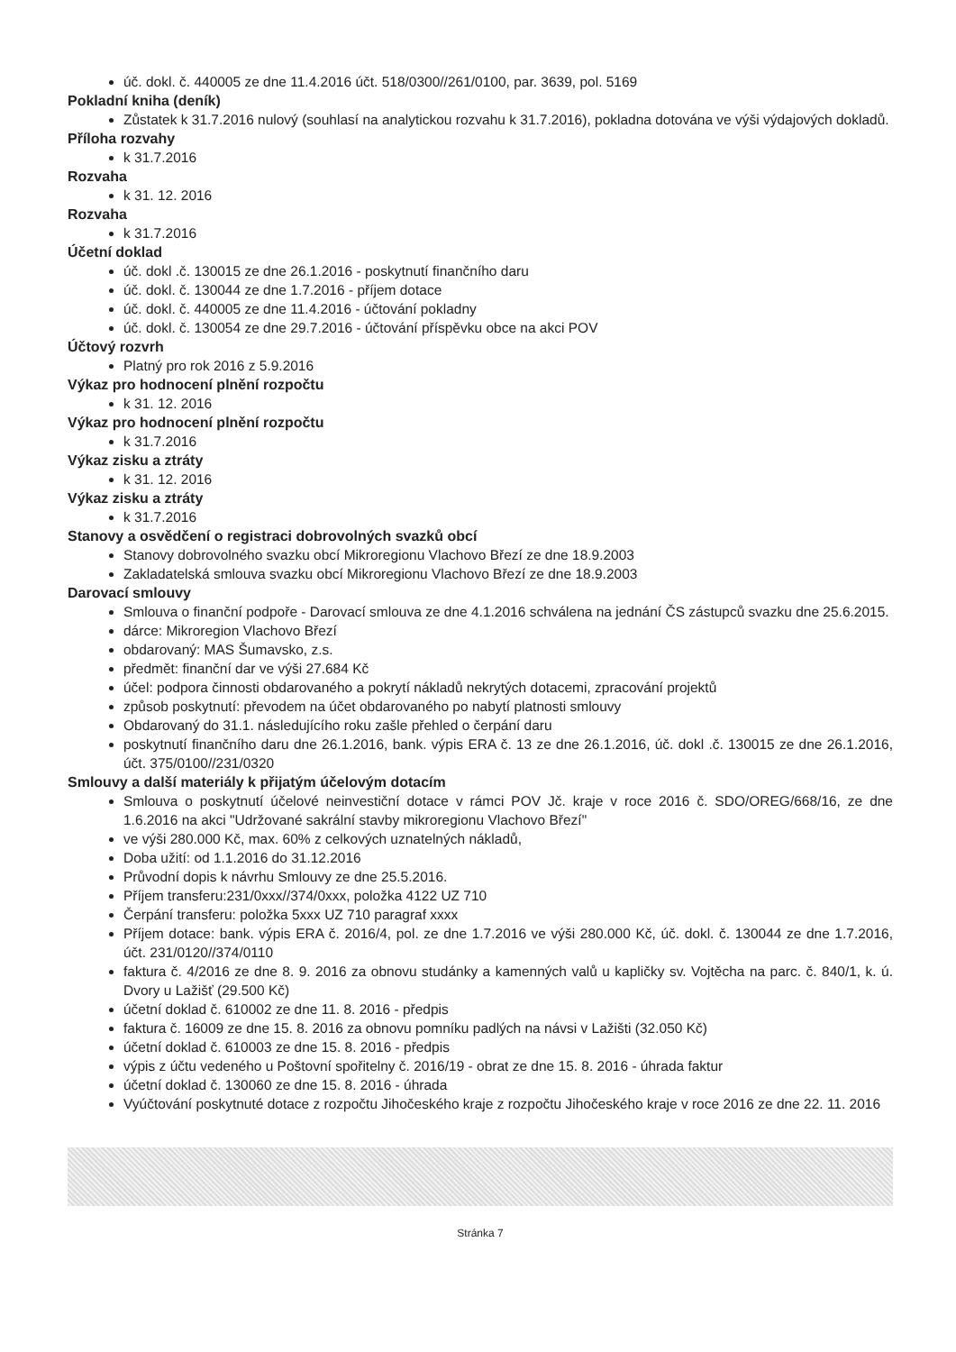úč. dokl. č. 440005 ze dne 11.4.2016 účt. 518/0300//261/0100, par. 3639, pol. 5169
Pokladní kniha (deník)
Zůstatek k 31.7.2016 nulový (souhlasí na analytickou rozvahu k 31.7.2016), pokladna dotována ve výši výdajových dokladů.
Příloha rozvahy
k 31.7.2016
Rozvaha
k 31. 12. 2016
Rozvaha
k 31.7.2016
Účetní doklad
úč. dokl .č. 130015 ze dne 26.1.2016 - poskytnutí finančního daru
úč. dokl. č. 130044 ze dne 1.7.2016 - příjem dotace
úč. dokl. č. 440005 ze dne 11.4.2016 - účtování pokladny
úč. dokl. č. 130054 ze dne 29.7.2016 - účtování příspěvku obce na akci POV
Účtový rozvrh
Platný pro rok 2016 z 5.9.2016
Výkaz pro hodnocení plnění rozpočtu
k 31. 12. 2016
Výkaz pro hodnocení plnění rozpočtu
k 31.7.2016
Výkaz zisku a ztráty
k 31. 12. 2016
Výkaz zisku a ztráty
k 31.7.2016
Stanovy a osvědčení o registraci dobrovolných svazků obcí
Stanovy dobrovolného svazku obcí Mikroregionu Vlachovo Březí ze dne 18.9.2003
Zakladatelská smlouva svazku obcí Mikroregionu Vlachovo Březí ze dne 18.9.2003
Darovací smlouvy
Smlouva o finanční podpoře - Darovací smlouva ze dne 4.1.2016 schválena na jednání ČS zástupců svazku dne 25.6.2015.
dárce: Mikroregion Vlachovo Březí
obdarovaný: MAS Šumavsko, z.s.
předmět: finanční dar ve výši 27.684 Kč
účel: podpora činnosti obdarovaného a pokrytí nákladů nekrytých dotacemi, zpracování projektů
způsob poskytnutí: převodem na účet obdarovaného po nabytí platnosti smlouvy
Obdarovaný do 31.1. následujícího roku zašle přehled o čerpání daru
poskytnutí finančního daru dne 26.1.2016, bank. výpis ERA č. 13 ze dne 26.1.2016, úč. dokl .č. 130015 ze dne 26.1.2016, účt. 375/0100//231/0320
Smlouvy a další materiály k přijatým účelovým dotacím
Smlouva o poskytnutí účelové neinvestiční dotace v rámci POV Jč. kraje v roce 2016 č. SDO/OREG/668/16, ze dne 1.6.2016 na akci "Udržované sakrální stavby mikroregionu Vlachovo Březí"
ve výši 280.000 Kč, max. 60% z celkových uznatelných nákladů,
Doba užití: od 1.1.2016 do 31.12.2016
Průvodní dopis k návrhu Smlouvy ze dne 25.5.2016.
Příjem transferu:231/0xxx//374/0xxx, položka 4122 UZ 710
Čerpání transferu: položka 5xxx UZ 710 paragraf xxxx
Příjem dotace: bank. výpis ERA č. 2016/4, pol. ze dne 1.7.2016 ve výši 280.000 Kč, úč. dokl. č. 130044 ze dne 1.7.2016, účt. 231/0120//374/0110
faktura č. 4/2016 ze dne 8. 9. 2016 za obnovu studánky a kamenných valů u kapličky sv. Vojtěcha na parc. č. 840/1, k. ú. Dvory u Lažišť (29.500 Kč)
účetní doklad č. 610002 ze dne 11. 8. 2016 - předpis
faktura č. 16009 ze dne 15. 8. 2016 za obnovu pomníku padlých na návsi v Lažišti (32.050 Kč)
účetní doklad č. 610003 ze dne 15. 8. 2016 - předpis
výpis z účtu vedeného u Poštovní spořitelny č. 2016/19 - obrat ze dne 15. 8. 2016 - úhrada faktur
účetní doklad č. 130060 ze dne 15. 8. 2016 - úhrada
Vyúčtování poskytnuté dotace z rozpočtu Jihočeského kraje z rozpočtu Jihočeského kraje v roce 2016 ze dne 22. 11. 2016
Stránka 7